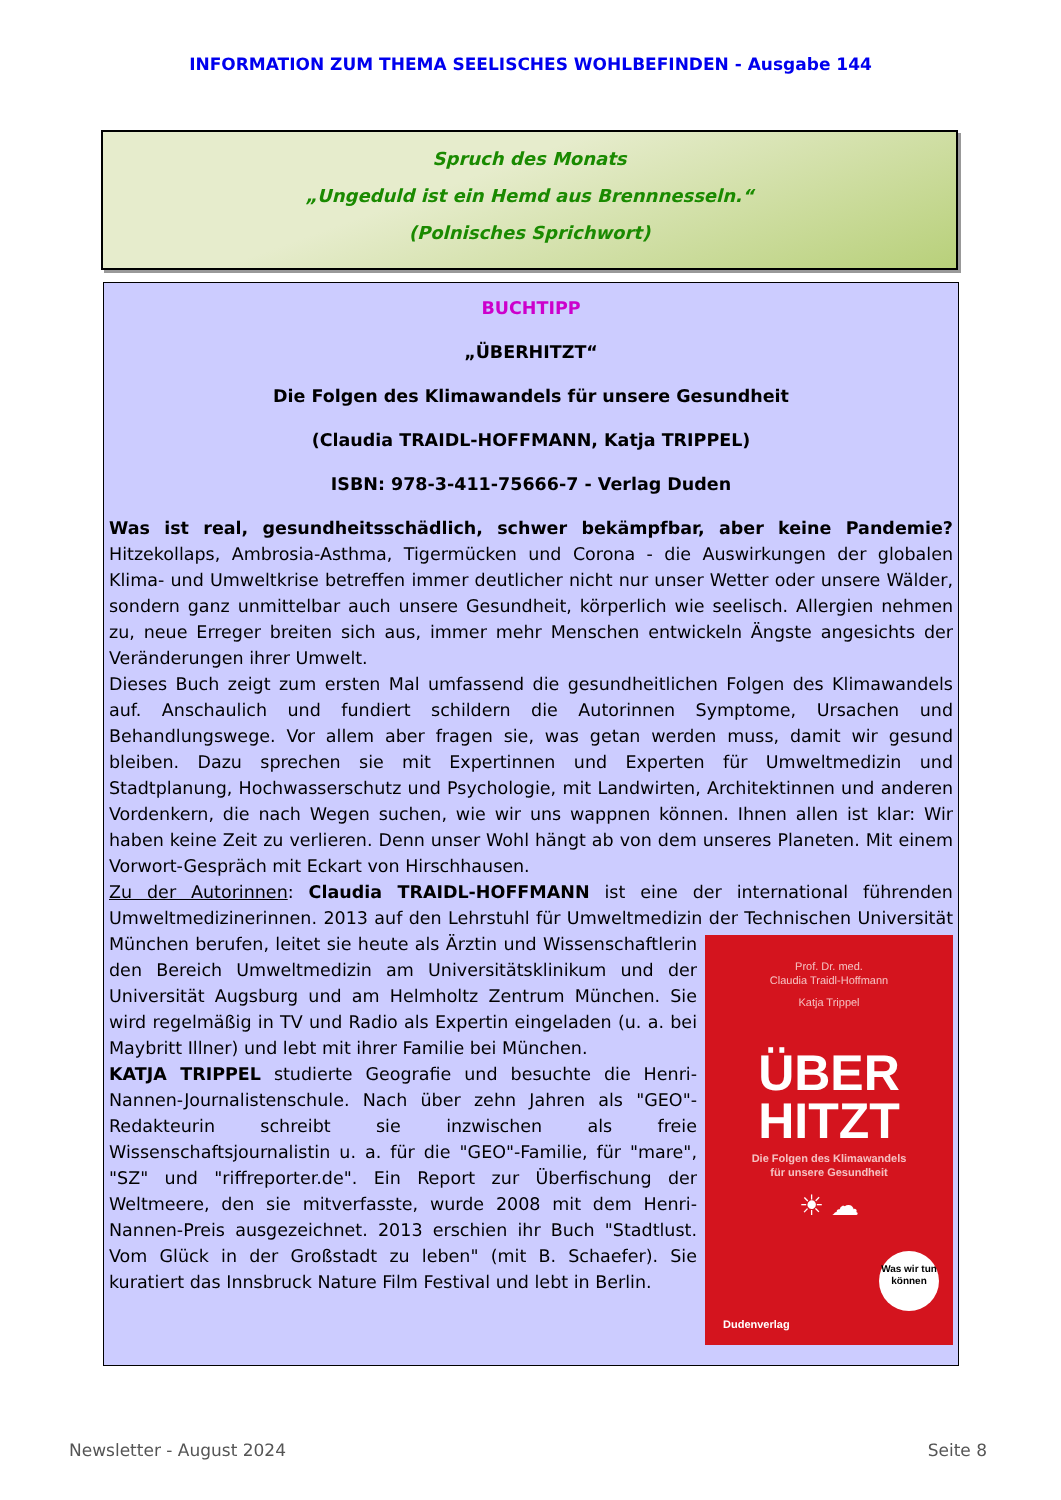INFORMATION ZUM THEMA SEELISCHES WOHLBEFINDEN - Ausgabe 144
Spruch des Monats
„Ungeduld ist ein Hemd aus Brennnesseln.“
(Polnisches Sprichwort)
BUCHTIPP
„ÜBERHITZT“
Die Folgen des Klimawandels für unsere Gesundheit
(Claudia TRAIDL-HOFFMANN, Katja TRIPPEL)
ISBN: 978-3-411-75666-7 - Verlag Duden
Was ist real, gesundheitsschädlich, schwer bekämpfbar, aber keine Pandemie? Hitzekollaps, Ambrosia-Asthma, Tigermücken und Corona - die Auswirkungen der globalen Klima- und Umweltkrise betreffen immer deutlicher nicht nur unser Wetter oder unsere Wälder, sondern ganz unmittelbar auch unsere Gesundheit, körperlich wie seelisch. Allergien nehmen zu, neue Erreger breiten sich aus, immer mehr Menschen entwickeln Ängste angesichts der Veränderungen ihrer Umwelt.
Dieses Buch zeigt zum ersten Mal umfassend die gesundheitlichen Folgen des Klimawandels auf. Anschaulich und fundiert schildern die Autorinnen Symptome, Ursachen und Behandlungswege. Vor allem aber fragen sie, was getan werden muss, damit wir gesund bleiben. Dazu sprechen sie mit Expertinnen und Experten für Umweltmedizin und Stadtplanung, Hochwasserschutz und Psychologie, mit Landwirten, Architektinnen und anderen Vordenkern, die nach Wegen suchen, wie wir uns wappnen können. Ihnen allen ist klar: Wir haben keine Zeit zu verlieren. Denn unser Wohl hängt ab von dem unseres Planeten. Mit einem Vorwort-Gespräch mit Eckart von Hirschhausen.
Zu der Autorinnen: Claudia TRAIDL-HOFFMANN ist eine der international führenden Umweltmedizinerinnen. 2013 auf den Lehrstuhl für Umweltmedizin der Technischen Universi­tät
Prof. Dr. med.
Claudia Traidl-Hoffmann
Katja Trippel
ÜBER
HITZT
Die Folgen des Klimawandels
für unsere Gesundheit
☀ ☁
Was wir tun können
Dudenverlag
München berufen, leitet sie heute als Ärztin und Wissenschaftlerin den Bereich Umweltmedizin am Universitätsklinikum und der Universität Augsburg und am Helmholtz Zentrum München. Sie wird regelmäßig in TV und Radio als Expertin eingeladen (u. a. bei Maybritt Illner) und lebt mit ihrer Familie bei München.
KATJA TRIPPEL studierte Geografie und besuchte die Henri-Nannen-Journalistenschule. Nach über zehn Jahren als "GEO"-Redakteurin schreibt sie inzwischen als freie Wissenschaftsjournalistin u. a. für die "GEO"-Familie, für "mare", "SZ" und "riffreporter.de". Ein Report zur Überfischung der Weltmeere, den sie mitverfasste, wurde 2008 mit dem Henri-Nannen-Preis ausgezeichnet. 2013 erschien ihr Buch "Stadtlust. Vom Glück in der Großstadt zu leben" (mit B. Schaefer). Sie kuratiert das Innsbruck Nature Film Festival und lebt in Berlin.
Newsletter - August 2024 Seite 8